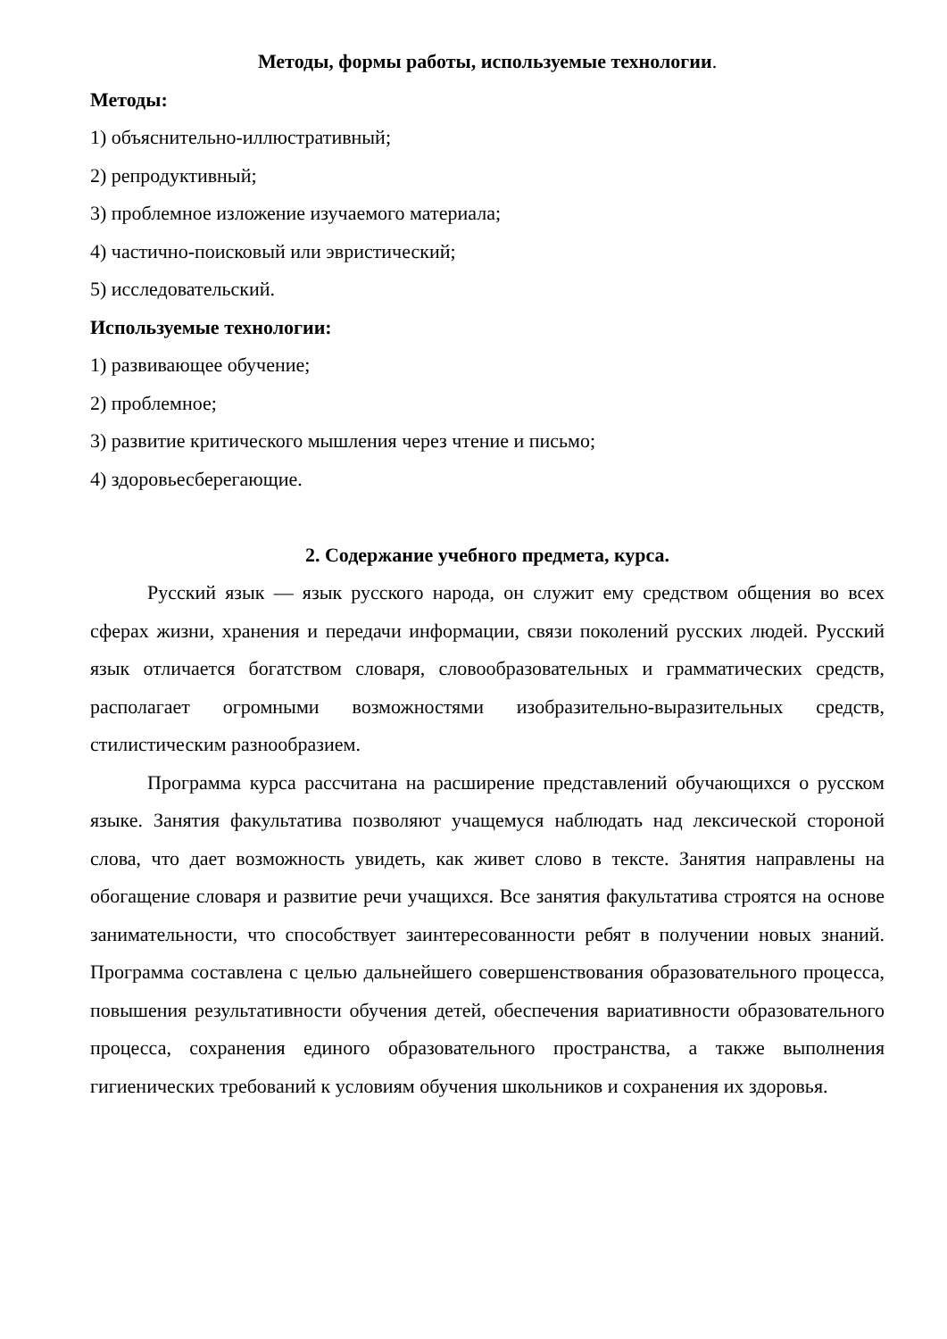Методы, формы работы, используемые технологии.
Методы:
1) объяснительно-иллюстративный;
2) репродуктивный;
3) проблемное изложение изучаемого материала;
4) частично-поисковый или эвристический;
5) исследовательский.
Используемые технологии:
1) развивающее обучение;
2) проблемное;
3) развитие критического мышления через чтение и письмо;
4) здоровьесберегающие.
2. Содержание учебного предмета, курса.
Русский язык — язык русского народа, он служит ему средством общения во всех сферах жизни, хранения и передачи информации, связи поколений русских людей. Русский язык отличается богатством словаря, словообразовательных и грамматических средств, располагает огромными возможностями изобразительно-выразительных средств, стилистическим разнообразием.
Программа курса рассчитана на расширение представлений обучающихся о русском языке. Занятия факультатива позволяют учащемуся наблюдать над лексической стороной слова, что дает возможность увидеть, как живет слово в тексте. Занятия направлены на обогащение словаря и развитие речи учащихся. Все занятия факультатива строятся на основе занимательности, что способствует заинтересованности ребят в получении новых знаний. Программа составлена с целью дальнейшего совершенствования образовательного процесса, повышения результативности обучения детей, обеспечения вариативности образовательного процесса, сохранения единого образовательного пространства, а также выполнения гигиенических требований к условиям обучения школьников и сохранения их здоровья.